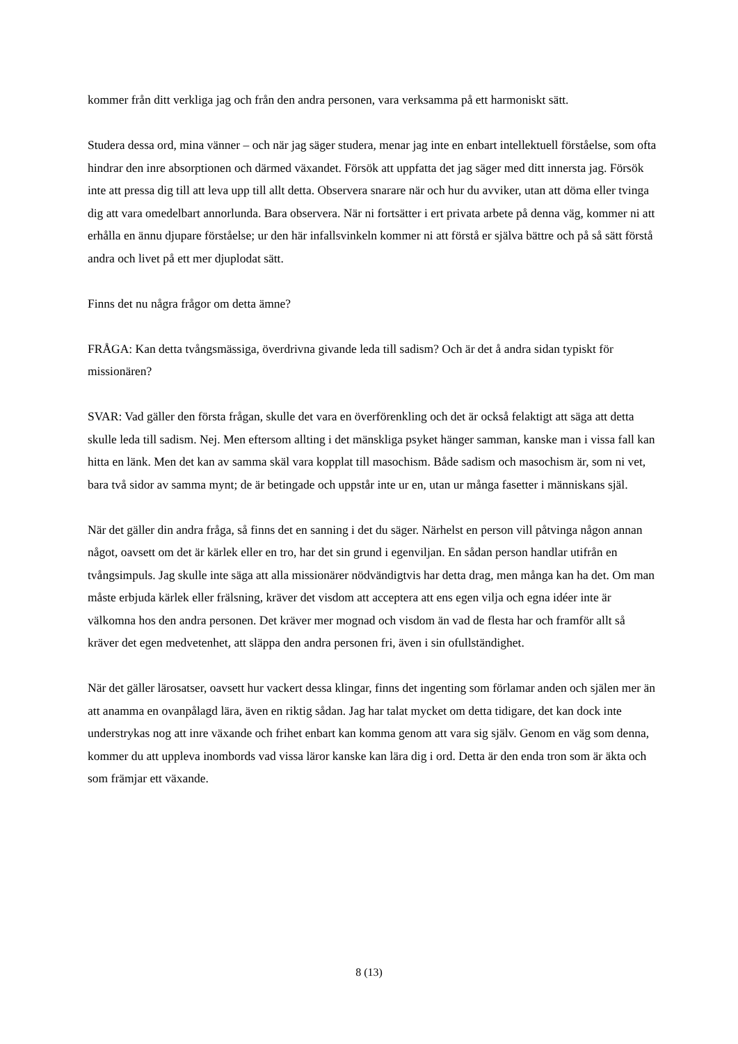kommer från ditt verkliga jag och från den andra personen, vara verksamma på ett harmoniskt sätt.
Studera dessa ord, mina vänner – och när jag säger studera, menar jag inte en enbart intellektuell förståelse, som ofta hindrar den inre absorptionen och därmed växandet. Försök att uppfatta det jag säger med ditt innersta jag. Försök inte att pressa dig till att leva upp till allt detta. Observera snarare när och hur du avviker, utan att döma eller tvinga dig att vara omedelbart annorlunda. Bara observera. När ni fortsätter i ert privata arbete på denna väg, kommer ni att erhålla en ännu djupare förståelse; ur den här infallsvinkeln kommer ni att förstå er själva bättre och på så sätt förstå andra och livet på ett mer djuplodat sätt.
Finns det nu några frågor om detta ämne?
FRÅGA: Kan detta tvångsmässiga, överdrivna givande leda till sadism? Och är det å andra sidan typiskt för missionären?
SVAR: Vad gäller den första frågan, skulle det vara en överförenkling och det är också felaktigt att säga att detta skulle leda till sadism. Nej. Men eftersom allting i det mänskliga psyket hänger samman, kanske man i vissa fall kan hitta en länk. Men det kan av samma skäl vara kopplat till masochism. Både sadism och masochism är, som ni vet, bara två sidor av samma mynt; de är betingade och uppstår inte ur en, utan ur många fasetter i människans själ.
När det gäller din andra fråga, så finns det en sanning i det du säger. Närhelst en person vill påtvinga någon annan något, oavsett om det är kärlek eller en tro, har det sin grund i egenviljan. En sådan person handlar utifrån en tvångsimpuls. Jag skulle inte säga att alla missionärer nödvändigtvis har detta drag, men många kan ha det. Om man måste erbjuda kärlek eller frälsning, kräver det visdom att acceptera att ens egen vilja och egna idéer inte är välkomna hos den andra personen. Det kräver mer mognad och visdom än vad de flesta har och framför allt så kräver det egen medvetenhet, att släppa den andra personen fri, även i sin ofullständighet.
När det gäller lärosatser, oavsett hur vackert dessa klingar, finns det ingenting som förlamar anden och själen mer än att anamma en ovanpålagd lära, även en riktig sådan. Jag har talat mycket om detta tidigare, det kan dock inte understrykas nog att inre växande och frihet enbart kan komma genom att vara sig själv. Genom en väg som denna, kommer du att uppleva inombords vad vissa läror kanske kan lära dig i ord. Detta är den enda tron som är äkta och som främjar ett växande.
8 (13)